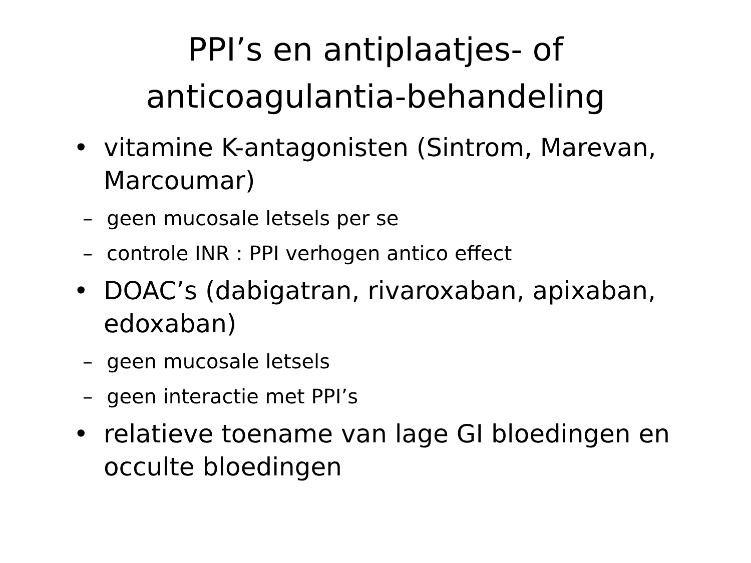PPI’s en antiplaatjes- of
anticoagulantia-behandeling
• vitamine K-antagonisten (Sintrom, Marevan, Marcoumar)
– geen mucosale letsels per se
– controle INR : PPI verhogen antico effect
• DOAC’s (dabigatran, rivaroxaban, apixaban, edoxaban)
– geen mucosale letsels
– geen interactie met PPI’s
• relatieve toename van lage GI bloedingen en occulte bloedingen